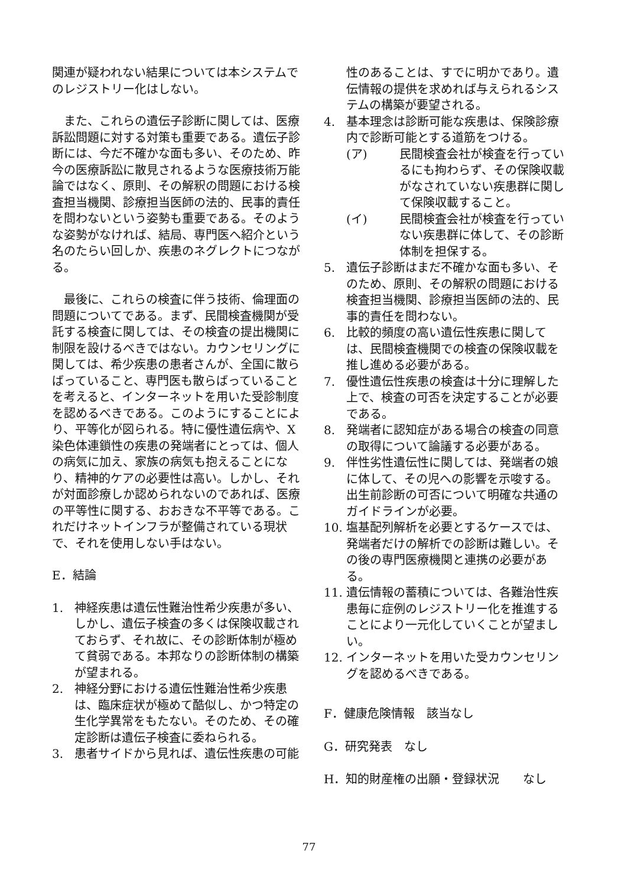関連が疑われない結果については本システムでのレジストリー化はしない。
また、これらの遺伝子診断に関しては、医療訴訟問題に対する対策も重要である。遺伝子診断には、今だ不確かな面も多い、そのため、昨今の医療訴訟に散見されるような医療技術万能論ではなく、原則、その解釈の問題における検査担当機関、診療担当医師の法的、民事的責任を問わないという姿勢も重要である。そのような姿勢がなければ、結局、専門医へ紹介という名のたらい回しか、疾患のネグレクトにつながる。
最後に、これらの検査に伴う技術、倫理面の問題についてである。まず、民間検査機関が受託する検査に関しては、その検査の提出機関に制限を設けるべきではない。カウンセリングに関しては、希少疾患の患者さんが、全国に散らばっていること、専門医も散らばっていることを考えると、インターネットを用いた受診制度を認めるべきである。このようにすることにより、平等化が図られる。特に優性遺伝病や、X染色体連鎖性の疾患の発端者にとっては、個人の病気に加え、家族の病気も抱えることになり、精神的ケアの必要性は高い。しかし、それが対面診療しか認められないのであれば、医療の平等性に関する、おおきな不平等である。これだけネットインフラが整備されている現状で、それを使用しない手はない。
E．結論
1. 神経疾患は遺伝性難治性希少疾患が多い、しかし、遺伝子検査の多くは保険収載されておらず、それ故に、その診断体制が極めて貧弱である。本邦なりの診断体制の構築が望まれる。
2. 神経分野における遺伝性難治性希少疾患は、臨床症状が極めて酷似し、かつ特定の生化学異常をもたない。そのため、その確定診断は遺伝子検査に委ねられる。
3. 患者サイドから見れば、遺伝性疾患の可能
性のあることは、すでに明かであり。遺伝情報の提供を求めれば与えられるシステムの構築が要望される。
4. 基本理念は診断可能な疾患は、保険診療内で診断可能とする道筋をつける。
(ア) 民間検査会社が検査を行っているにも拘わらず、その保険収載がなされていない疾患群に関して保険収載すること。
(イ) 民間検査会社が検査を行っていない疾患群に体して、その診断体制を担保する。
5. 遺伝子診断はまだ不確かな面も多い、そのため、原則、その解釈の問題における検査担当機関、診療担当医師の法的、民事的責任を問わない。
6. 比較的頻度の高い遺伝性疾患に関しては、民間検査機関での検査の保険収載を推し進める必要がある。
7. 優性遺伝性疾患の検査は十分に理解した上で、検査の可否を決定することが必要である。
8. 発端者に認知症がある場合の検査の同意の取得について論議する必要がある。
9. 伴性劣性遺伝性に関しては、発端者の娘に体して、その児への影響を示唆する。出生前診断の可否について明確な共通のガイドラインが必要。
10. 塩基配列解析を必要とするケースでは、発端者だけの解析での診断は難しい。その後の専門医療機関と連携の必要がある。
11. 遺伝情報の蓄積については、各難治性疾患毎に症例のレジストリー化を推進することにより一元化していくことが望ましい。
12. インターネットを用いた受カウンセリングを認めるべきである。
F．健康危険情報　該当なし
G．研究発表　なし
H．知的財産権の出願・登録状況　　なし
77